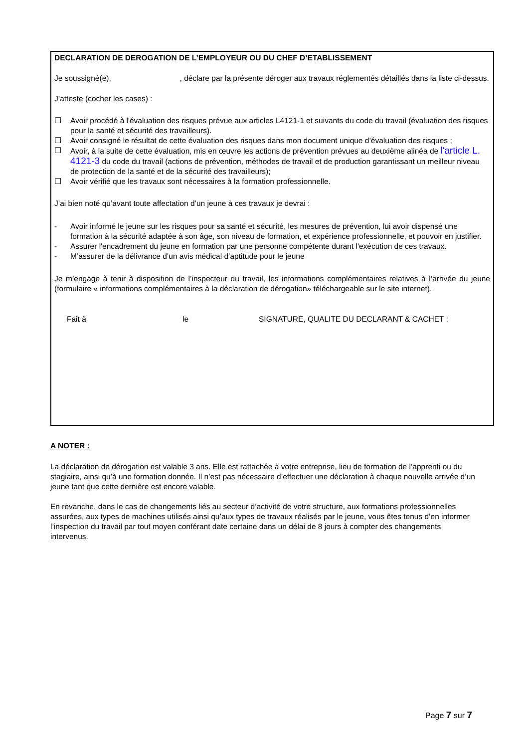DECLARATION DE DEROGATION DE L’EMPLOYEUR OU DU CHEF D’ETABLISSEMENT
Je soussigné(e), , déclare par la présente déroger aux travaux réglementés détaillés dans la liste ci-dessus.
J’atteste (cocher les cases) :
☐ Avoir procédé à l'évaluation des risques prévue aux articles L4121-1 et suivants du code du travail (évaluation des risques pour la santé et sécurité des travailleurs).
☐ Avoir consigné le résultat de cette évaluation des risques dans mon document unique d’évaluation des risques ;
☐ Avoir, à la suite de cette évaluation, mis en œuvre les actions de prévention prévues au deuxième alinéa de l'article L. 4121-3 du code du travail (actions de prévention, méthodes de travail et de production garantissant un meilleur niveau de protection de la santé et de la sécurité des travailleurs);
☐ Avoir vérifié que les travaux sont nécessaires à la formation professionnelle.
J’ai bien noté qu’avant toute affectation d’un jeune à ces travaux je devrai :
- Avoir informé le jeune sur les risques pour sa santé et sécurité, les mesures de prévention, lui avoir dispensé une formation à la sécurité adaptée à son âge, son niveau de formation, et expérience professionnelle, et pouvoir en justifier.
- Assurer l'encadrement du jeune en formation par une personne compétente durant l'exécution de ces travaux.
- M’assurer de la délivrance d’un avis médical d’aptitude pour le jeune
Je m’engage à tenir à disposition de l’inspecteur du travail, les informations complémentaires relatives à l’arrivée du jeune (formulaire « informations complémentaires à la déclaration de dérogation» téléchargeable sur le site internet).
Fait à le SIGNATURE, QUALITE DU DECLARANT & CACHET :
A NOTER :
La déclaration de dérogation est valable 3 ans. Elle est rattachée à votre entreprise, lieu de formation de l’apprenti ou du stagiaire, ainsi qu’à une formation donnée. Il n’est pas nécessaire d’effectuer une déclaration à chaque nouvelle arrivée d’un jeune tant que cette dernière est encore valable.
En revanche, dans le cas de changements liés au secteur d’activité de votre structure, aux formations professionnelles assurées, aux types de machines utilisés ainsi qu’aux types de travaux réalisés par le jeune, vous êtes tenus d’en informer l’inspection du travail par tout moyen conférant date certaine dans un délai de 8 jours à compter des changements intervenus.
Page 7 sur 7